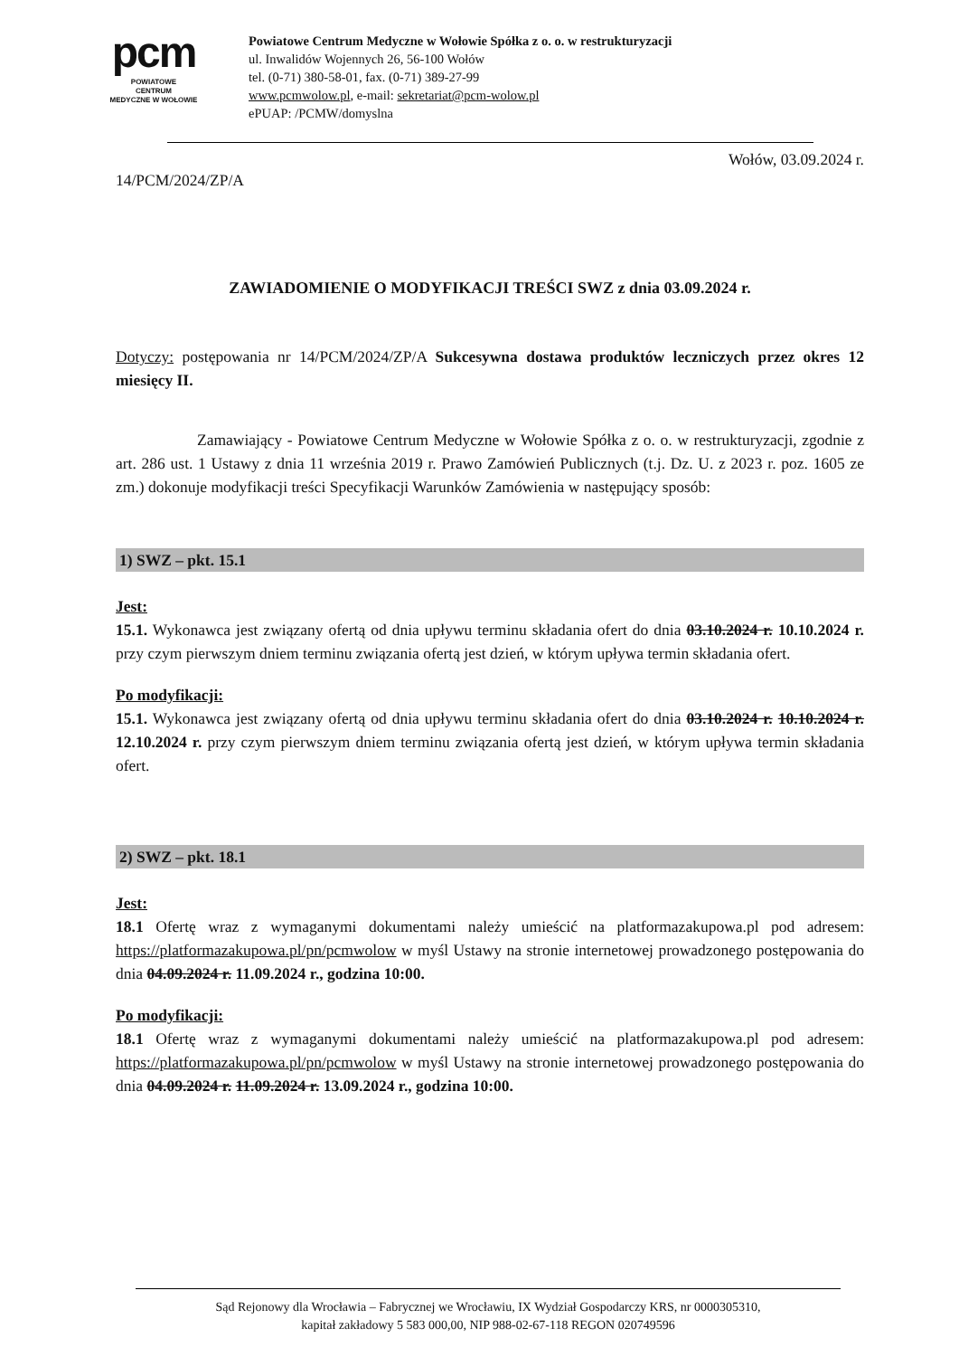pcm
POWIATOWE
CENTRUM
MEDYCZNE W WOŁOWIE
Powiatowe Centrum Medyczne w Wołowie Spółka z o. o. w restrukturyzacji
ul. Inwalidów Wojennych 26, 56-100 Wołów
tel. (0-71) 380-58-01, fax. (0-71) 389-27-99
www.pcmwolow.pl, e-mail: sekretariat@pcm-wolow.pl
ePUAP: /PCMW/domyslna
Wołów, 03.09.2024 r.
14/PCM/2024/ZP/A
ZAWIADOMIENIE O MODYFIKACJI TREŚCI SWZ z dnia 03.09.2024 r.
Dotyczy: postępowania nr 14/PCM/2024/ZP/A Sukcesywna dostawa produktów leczniczych przez okres 12 miesięcy II.
Zamawiający - Powiatowe Centrum Medyczne w Wołowie Spółka z o. o. w restrukturyzacji, zgodnie z art. 286 ust. 1 Ustawy z dnia 11 września 2019 r. Prawo Zamówień Publicznych (t.j. Dz. U. z 2023 r. poz. 1605 ze zm.) dokonuje modyfikacji treści Specyfikacji Warunków Zamówienia w następujący sposób:
1) SWZ – pkt. 15.1
Jest:
15.1. Wykonawca jest związany ofertą od dnia upływu terminu składania ofert do dnia 03.10.2024 r. 10.10.2024 r. przy czym pierwszym dniem terminu związania ofertą jest dzień, w którym upływa termin składania ofert.
Po modyfikacji:
15.1. Wykonawca jest związany ofertą od dnia upływu terminu składania ofert do dnia 03.10.2024 r. 10.10.2024 r. 12.10.2024 r. przy czym pierwszym dniem terminu związania ofertą jest dzień, w którym upływa termin składania ofert.
2) SWZ – pkt. 18.1
Jest:
18.1 Ofertę wraz z wymaganymi dokumentami należy umieścić na platformazakupowa.pl pod adresem: https://platformazakupowa.pl/pn/pcmwolow w myśl Ustawy na stronie internetowej prowadzonego postępowania do dnia 04.09.2024 r. 11.09.2024 r., godzina 10:00.
Po modyfikacji:
18.1 Ofertę wraz z wymaganymi dokumentami należy umieścić na platformazakupowa.pl pod adresem: https://platformazakupowa.pl/pn/pcmwolow w myśl Ustawy na stronie internetowej prowadzonego postępowania do dnia 04.09.2024 r. 11.09.2024 r. 13.09.2024 r., godzina 10:00.
Sąd Rejonowy dla Wrocławia – Fabrycznej we Wrocławiu, IX Wydział Gospodarczy KRS, nr 0000305310,
kapitał zakładowy 5 583 000,00, NIP 988-02-67-118 REGON 020749596